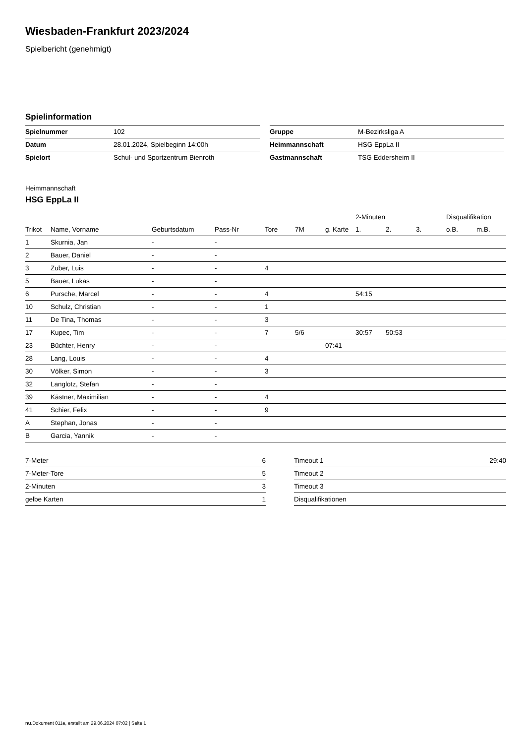Wiesbaden-Frankfurt 2023/2024
Spielbericht (genehmigt)
Spielinformation
| Spielnummer | 102 |
| Datum | 28.01.2024, Spielbeginn 14:00h |
| Spielort | Schul- und Sportzentrum Bienroth |
| Gruppe | M-Bezirksliga A |
| Heimmannschaft | HSG EppLa II |
| Gastmannschaft | TSG Eddersheim II |
Heimmannschaft
HSG EppLa II
| | | | | | | | 2-Minuten | | | Disqualifikation | |
| --- | --- | --- | --- | --- | --- | --- | --- | --- | --- | --- | --- |
| Trikot | Name, Vorname | Geburtsdatum | Pass-Nr | Tore | 7M | g. Karte | 1. | 2. | 3. | o.B. | m.B. |
| 1 | Skurnia, Jan | - | - | | | | | | | | |
| 2 | Bauer, Daniel | - | - | | | | | | | | |
| 3 | Zuber, Luis | - | - | 4 | | | | | | | |
| 5 | Bauer, Lukas | - | - | | | | | | | | |
| 6 | Pursche, Marcel | - | - | 4 | | | 54:15 | | | | |
| 10 | Schulz, Christian | - | - | 1 | | | | | | | |
| 11 | De Tina, Thomas | - | - | 3 | | | | | | | |
| 17 | Kupec, Tim | - | - | 7 | 5/6 | | 30:57 | 50:53 | | | |
| 23 | Büchter, Henry | - | - | | | 07:41 | | | | | |
| 28 | Lang, Louis | - | - | 4 | | | | | | | |
| 30 | Völker, Simon | - | - | 3 | | | | | | | |
| 32 | Langlotz, Stefan | - | - | | | | | | | | |
| 39 | Kästner, Maximilian | - | - | 4 | | | | | | | |
| 41 | Schier, Felix | - | - | 9 | | | | | | | |
| A | Stephan, Jonas | - | - | | | | | | | | |
| B | Garcia, Yannik | - | - | | | | | | | | |
| 7-Meter | 6 |
| 7-Meter-Tore | 5 |
| 2-Minuten | 3 |
| gelbe Karten | 1 |
| Timeout 1 | 29:40 |
| Timeout 2 | |
| Timeout 3 | |
| Disqualifikationen | |
nu.Dokument 011e, erstellt am 29.06.2024 07:02 | Seite 1